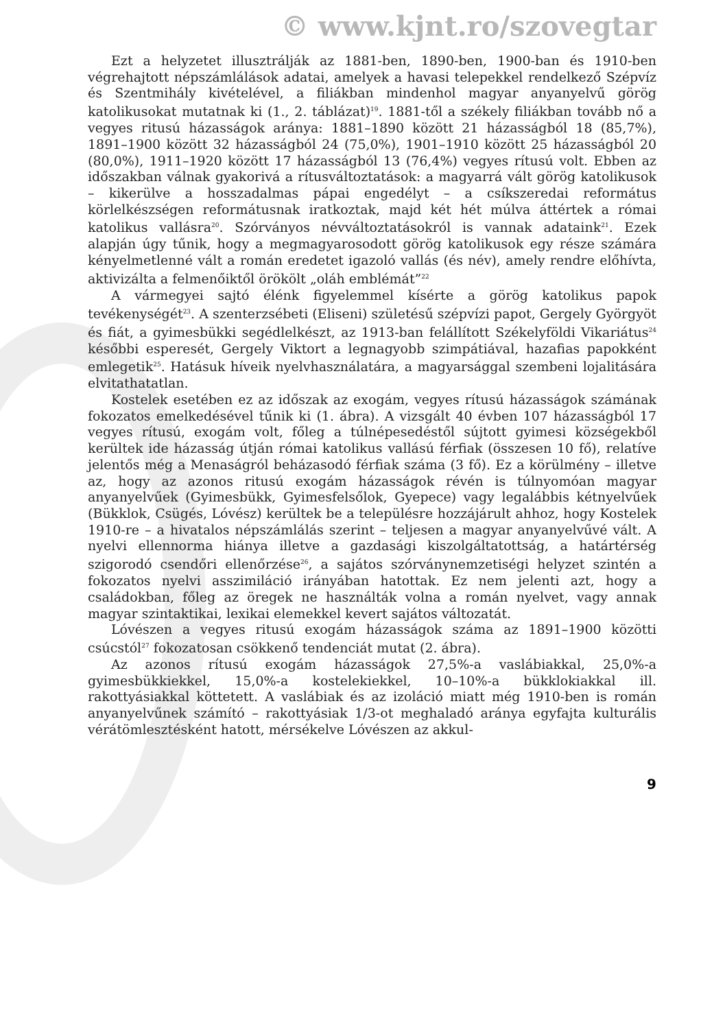© www.kjnt.ro/szovegtar
Ezt a helyzetet illusztrálják az 1881-ben, 1890-ben, 1900-ban és 1910-ben végrehajtott népszámlálások adatai, amelyek a havasi telepekkel rendelkező Szépvíz és Szentmihály kivételével, a filiákban mindenhol magyar anyanyelvű görög katolikusokat mutatnak ki (1., 2. táblázat)<sup>19</sup>. 1881-től a székely filiákban tovább nő a vegyes ritusú házasságok aránya: 1881–1890 között 21 házasságból 18 (85,7%), 1891–1900 között 32 házasságból 24 (75,0%), 1901–1910 között 25 házasságból 20 (80,0%), 1911–1920 között 17 házasságból 13 (76,4%) vegyes rítusú volt. Ebben az időszakban válnak gyakorivá a rítusváltoztatások: a magyarrá vált görög katolikusok – kikerülve a hosszadalmas pápai engedélyt – a csíkszeredai református körlelkészségen reformátusnak iratkoztak, majd két hét múlva áttértek a római katolikus vallásra<sup>20</sup>. Szórványos névváltoztatásokról is vannak adataink<sup>21</sup>. Ezek alapján úgy tűnik, hogy a megmagyarosodott görög katolikusok egy része számára kényelmetlenné vált a román eredetet igazoló vallás (és név), amely rendre előhívta, aktivizálta a felmenőiktől örökölt „oláh emblémát”<sup>22</sup>
A vármegyei sajtó élénk figyelemmel kísérte a görög katolikus papok tevékenységét<sup>23</sup>. A szenterzsébeti (Eliseni) születésű szépvízi papot, Gergely Györgyöt és fiát, a gyimesbükki segédlelkészt, az 1913-ban felállított Székelyföldi Vikariátus<sup>24</sup> későbbi esperesét, Gergely Viktort a legnagyobb szimpátiával, hazafias papokként emlegetik<sup>25</sup>. Hatásuk híveik nyelvhasználatára, a magyarsággal szembeni lojalitására elvitathatatlan.
Kostelek esetében ez az időszak az exogám, vegyes rítusú házasságok számának fokozatos emelkedésével tűnik ki (1. ábra). A vizsgált 40 évben 107 házasságból 17 vegyes rítusú, exogám volt, főleg a túlnépesedéstől sújtott gyimesi községekből kerültek ide házasság útján római katolikus vallású férfiak (összesen 10 fő), relatíve jelentős még a Menaságról beházasodó férfiak száma (3 fő). Ez a körülmény – illetve az, hogy az azonos ritusú exogám házasságok révén is túlnyomóan magyar anyanyelvűek (Gyimesbükk, Gyimesfelsőlok, Gyepece) vagy legalábbis kétnyelvűek (Bükklok, Csügés, Lóvész) kerültek be a településre hozzájárult ahhoz, hogy Kostelek 1910-re – a hivatalos népszámlálás szerint – teljesen a magyar anyanyelvűvé vált. A nyelvi ellennorma hiánya illetve a gazdasági kiszolgáltatottság, a határtérség szigorodó csendőri ellenőrzése<sup>26</sup>, a sajátos szórványnemzetiségi helyzet szintén a fokozatos nyelvi asszimiláció irányában hatottak. Ez nem jelenti azt, hogy a családokban, főleg az öregek ne használták volna a román nyelvet, vagy annak magyar szintaktikai, lexikai elemekkel kevert sajátos változatát.
Lóvészen a vegyes ritusú exogám házasságok száma az 1891–1900 közötti csúcstól<sup>27</sup> fokozatosan csökkenő tendenciát mutat (2. ábra).
Az azonos rítusú exogám házasságok 27,5%-a vaslábiakkal, 25,0%-a gyimesbükkiekkel, 15,0%-a kostelekiekkel, 10–10%-a bükklokiakkal ill. rakottyásiakkal köttetett. A vaslábiak és az izoláció miatt még 1910-ben is román anyanyelvűnek számító – rakottyásiak 1/3-ot meghaladó aránya egyfajta kulturális vérátömlesztésként hatott, mérsékelve Lóvészen az akkul-
9